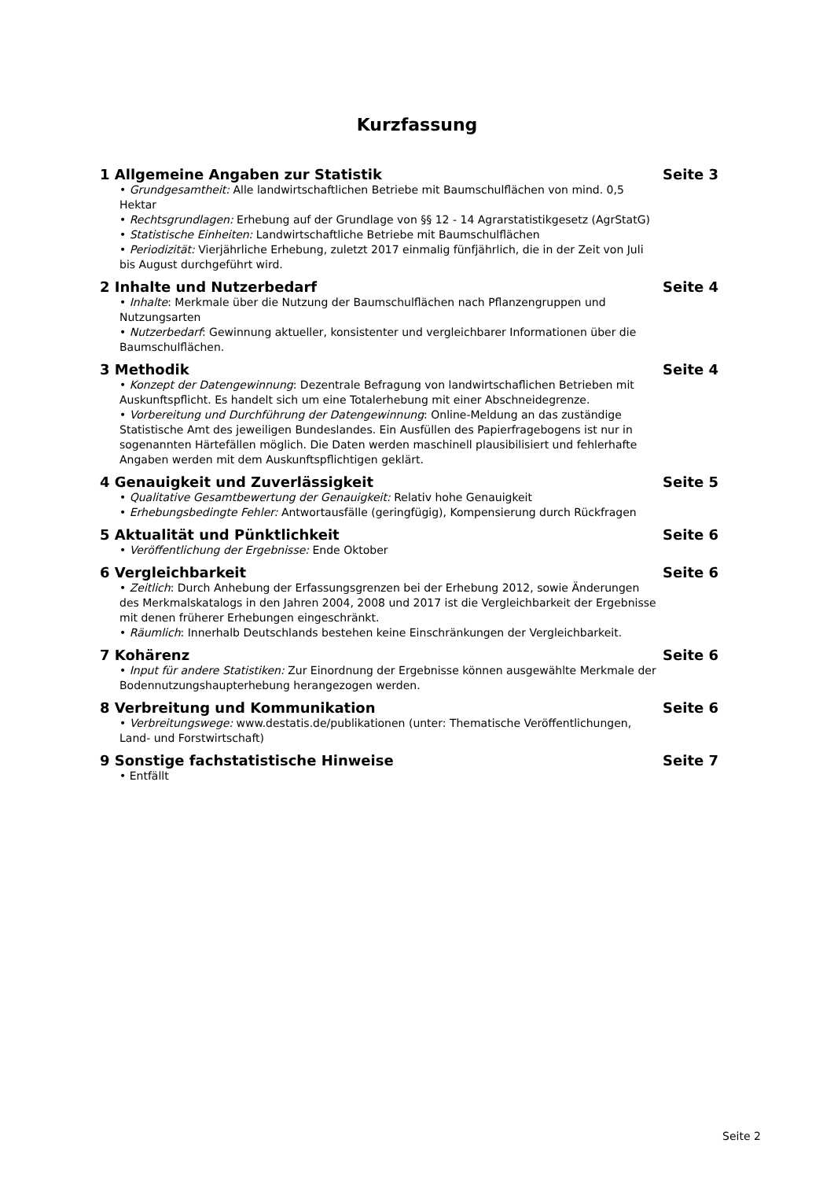Kurzfassung
1 Allgemeine Angaben zur Statistik Seite 3
• Grundgesamtheit: Alle landwirtschaftlichen Betriebe mit Baumschulflächen von mind. 0,5 Hektar
• Rechtsgrundlagen: Erhebung auf der Grundlage von §§ 12 - 14 Agrarstatistikgesetz (AgrStatG)
• Statistische Einheiten: Landwirtschaftliche Betriebe mit Baumschulflächen
• Periodizität: Vierjährliche Erhebung, zuletzt 2017 einmalig fünfjährlich, die in der Zeit von Juli bis August durchgeführt wird.
2 Inhalte und Nutzerbedarf Seite 4
• Inhalte: Merkmale über die Nutzung der Baumschulflächen nach Pflanzengruppen und Nutzungsarten
• Nutzerbedarf: Gewinnung aktueller, konsistenter und vergleichbarer Informationen über die Baumschulflächen.
3 Methodik Seite 4
• Konzept der Datengewinnung: Dezentrale Befragung von landwirtschaflichen Betrieben mit Auskunftspflicht. Es handelt sich um eine Totalerhebung mit einer Abschneidegrenze.
• Vorbereitung und Durchführung der Datengewinnung: Online-Meldung an das zuständige Statistische Amt des jeweiligen Bundeslandes. Ein Ausfüllen des Papierfragebogens ist nur in sogenannten Härtefällen möglich. Die Daten werden maschinell plausibilisiert und fehlerhafte Angaben werden mit dem Auskunftspflichtigen geklärt.
4 Genauigkeit und Zuverlässigkeit Seite 5
• Qualitative Gesamtbewertung der Genauigkeit: Relativ hohe Genauigkeit
• Erhebungsbedingte Fehler: Antwortausfälle (geringfügig), Kompensierung durch Rückfragen
5 Aktualität und Pünktlichkeit Seite 6
• Veröffentlichung der Ergebnisse: Ende Oktober
6 Vergleichbarkeit Seite 6
• Zeitlich: Durch Anhebung der Erfassungsgrenzen bei der Erhebung 2012, sowie Änderungen des Merkmalskatalogs in den Jahren 2004, 2008 und 2017 ist die Vergleichbarkeit der Ergebnisse mit denen früherer Erhebungen eingeschränkt.
• Räumlich: Innerhalb Deutschlands bestehen keine Einschränkungen der Vergleichbarkeit.
7 Kohärenz Seite 6
• Input für andere Statistiken: Zur Einordnung der Ergebnisse können ausgewählte Merkmale der Bodennutzungshaupterhebung herangezogen werden.
8 Verbreitung und Kommunikation Seite 6
• Verbreitungswege: www.destatis.de/publikationen (unter: Thematische Veröffentlichungen, Land- und Forstwirtschaft)
9 Sonstige fachstatistische Hinweise Seite 7
• Entfällt
Seite 2